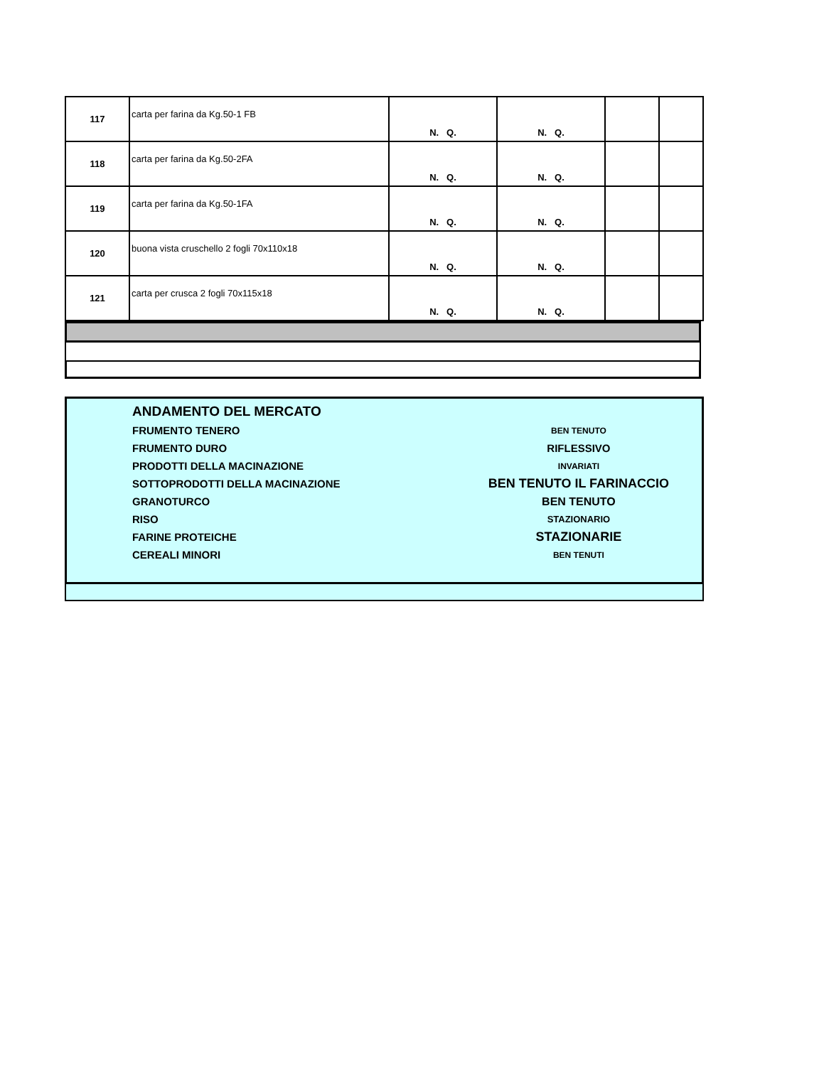| 117 | carta per farina da Kg.50-1 FB | N. Q. | N. Q. | | |
| 118 | carta per farina da Kg.50-2FA | N. Q. | N. Q. | | |
| 119 | carta per farina da Kg.50-1FA | N. Q. | N. Q. | | |
| 120 | buona vista cruschello 2 fogli 70x110x18 | N. Q. | N. Q. | | |
| 121 | carta per crusca 2 fogli 70x115x18 | N. Q. | N. Q. | | |
ANDAMENTO DEL MERCATO
FRUMENTO TENERO BEN TENUTO
FRUMENTO DURO RIFLESSIVO
PRODOTTI DELLA MACINAZIONE INVARIATI
SOTTOPRODOTTI DELLA MACINAZIONE BEN TENUTO IL FARINACCIO
GRANOTURCO BEN TENUTO
RISO STAZIONARIO
FARINE PROTEICHE STAZIONARIE
CEREALI MINORI BEN TENUTI